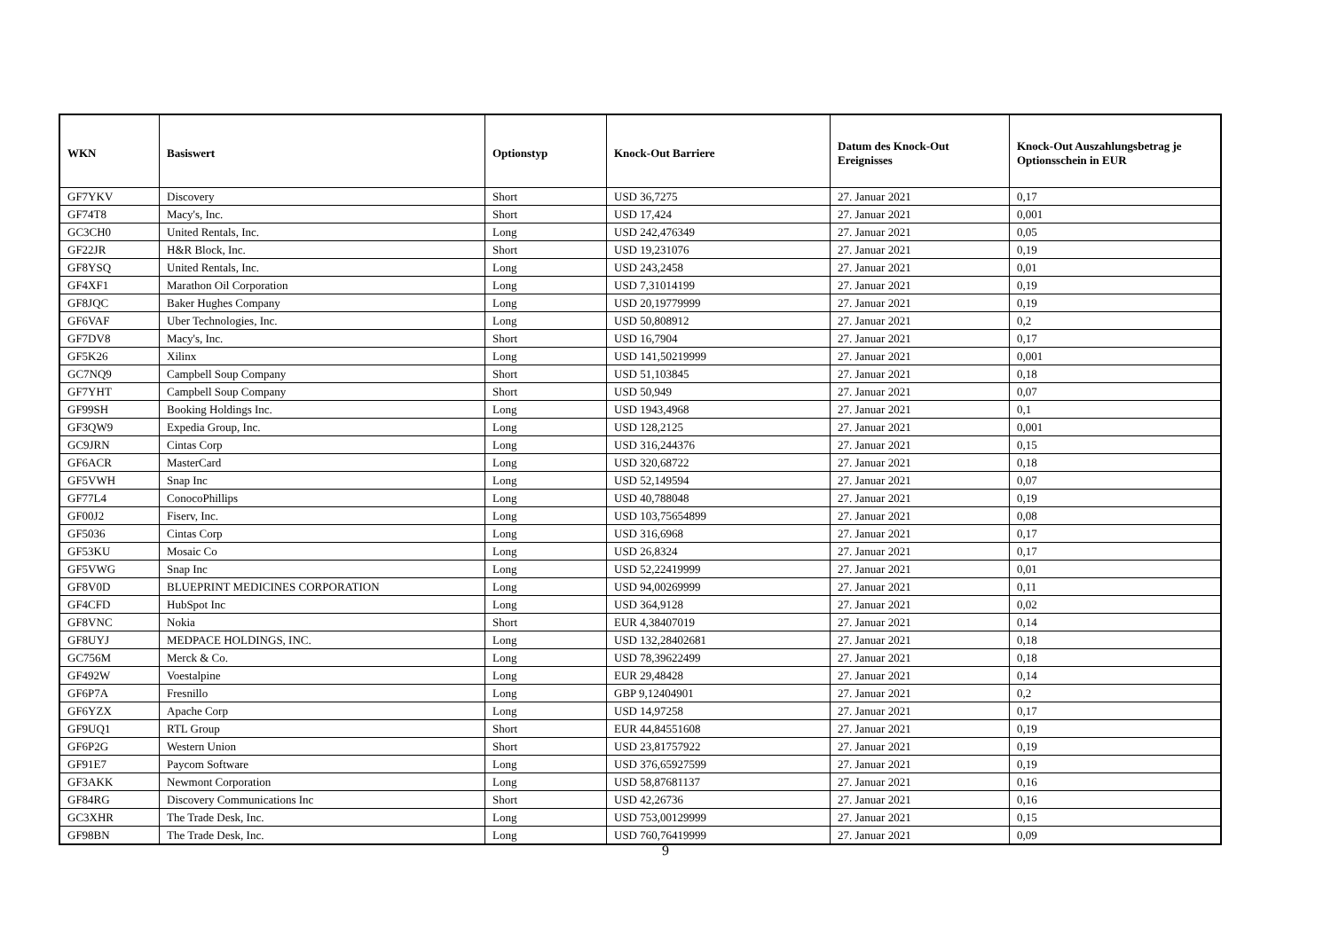| WKN | Basiswert | Optionstyp | Knock-Out Barriere | Datum des Knock-Out Ereignisses | Knock-Out Auszahlungsbetrag je Optionsschein in EUR |
| --- | --- | --- | --- | --- | --- |
| GF7YKV | Discovery | Short | USD 36,7275 | 27. Januar 2021 | 0,17 |
| GF74T8 | Macy's, Inc. | Short | USD 17,424 | 27. Januar 2021 | 0,001 |
| GC3CH0 | United Rentals, Inc. | Long | USD 242,476349 | 27. Januar 2021 | 0,05 |
| GF22JR | H&R Block, Inc. | Short | USD 19,231076 | 27. Januar 2021 | 0,19 |
| GF8YSQ | United Rentals, Inc. | Long | USD 243,2458 | 27. Januar 2021 | 0,01 |
| GF4XF1 | Marathon Oil Corporation | Long | USD 7,31014199 | 27. Januar 2021 | 0,19 |
| GF8JQC | Baker Hughes Company | Long | USD 20,19779999 | 27. Januar 2021 | 0,19 |
| GF6VAF | Uber Technologies, Inc. | Long | USD 50,808912 | 27. Januar 2021 | 0,2 |
| GF7DV8 | Macy's, Inc. | Short | USD 16,7904 | 27. Januar 2021 | 0,17 |
| GF5K26 | Xilinx | Long | USD 141,50219999 | 27. Januar 2021 | 0,001 |
| GC7NQ9 | Campbell Soup Company | Short | USD 51,103845 | 27. Januar 2021 | 0,18 |
| GF7YHT | Campbell Soup Company | Short | USD 50,949 | 27. Januar 2021 | 0,07 |
| GF99SH | Booking Holdings Inc. | Long | USD 1943,4968 | 27. Januar 2021 | 0,1 |
| GF3QW9 | Expedia Group, Inc. | Long | USD 128,2125 | 27. Januar 2021 | 0,001 |
| GC9JRN | Cintas Corp | Long | USD 316,244376 | 27. Januar 2021 | 0,15 |
| GF6ACR | MasterCard | Long | USD 320,68722 | 27. Januar 2021 | 0,18 |
| GF5VWH | Snap Inc | Long | USD 52,149594 | 27. Januar 2021 | 0,07 |
| GF77L4 | ConocoPhillips | Long | USD 40,788048 | 27. Januar 2021 | 0,19 |
| GF00J2 | Fiserv, Inc. | Long | USD 103,75654899 | 27. Januar 2021 | 0,08 |
| GF5036 | Cintas Corp | Long | USD 316,6968 | 27. Januar 2021 | 0,17 |
| GF53KU | Mosaic Co | Long | USD 26,8324 | 27. Januar 2021 | 0,17 |
| GF5VWG | Snap Inc | Long | USD 52,22419999 | 27. Januar 2021 | 0,01 |
| GF8V0D | BLUEPRINT MEDICINES CORPORATION | Long | USD 94,00269999 | 27. Januar 2021 | 0,11 |
| GF4CFD | HubSpot Inc | Long | USD 364,9128 | 27. Januar 2021 | 0,02 |
| GF8VNC | Nokia | Short | EUR 4,38407019 | 27. Januar 2021 | 0,14 |
| GF8UYJ | MEDPACE HOLDINGS, INC. | Long | USD 132,28402681 | 27. Januar 2021 | 0,18 |
| GC756M | Merck & Co. | Long | USD 78,39622499 | 27. Januar 2021 | 0,18 |
| GF492W | Voestalpine | Long | EUR 29,48428 | 27. Januar 2021 | 0,14 |
| GF6P7A | Fresnillo | Long | GBP 9,12404901 | 27. Januar 2021 | 0,2 |
| GF6YZX | Apache Corp | Long | USD 14,97258 | 27. Januar 2021 | 0,17 |
| GF9UQ1 | RTL Group | Short | EUR 44,84551608 | 27. Januar 2021 | 0,19 |
| GF6P2G | Western Union | Short | USD 23,81757922 | 27. Januar 2021 | 0,19 |
| GF91E7 | Paycom Software | Long | USD 376,65927599 | 27. Januar 2021 | 0,19 |
| GF3AKK | Newmont Corporation | Long | USD 58,87681137 | 27. Januar 2021 | 0,16 |
| GF84RG | Discovery Communications Inc | Short | USD 42,26736 | 27. Januar 2021 | 0,16 |
| GC3XHR | The Trade Desk, Inc. | Long | USD 753,00129999 | 27. Januar 2021 | 0,15 |
| GF98BN | The Trade Desk, Inc. | Long | USD 760,76419999 | 27. Januar 2021 | 0,09 |
9